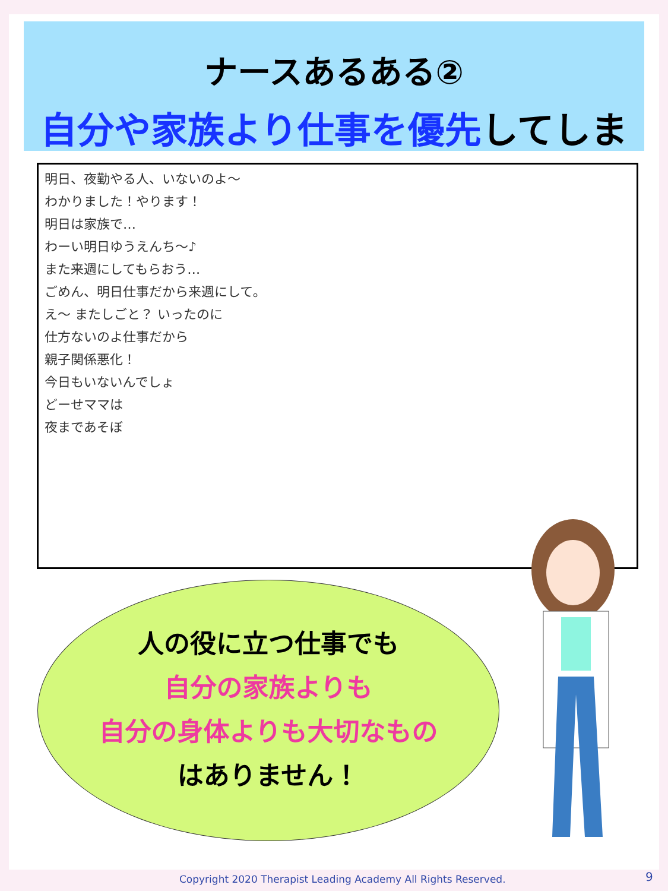ナースあるある②
自分や家族より仕事を優先してしまう
明日、夜勤やる人、いないのよ〜
わかりました！やります！
明日は家族で…
わーい明日ゆうえんち〜♪
また来週にしてもらおう…
ごめん、明日仕事だから来週にして。
え〜 またしごと？ いったのに
仕方ないのよ仕事だから
親子関係悪化！
今日もいないんでしょ
どーせママは
夜まであそぼ
人の役に立つ仕事でも
自分の家族よりも
自分の身体よりも大切なもの
はありません！
Copyright 2020 Therapist Leading Academy All Rights Reserved. 9